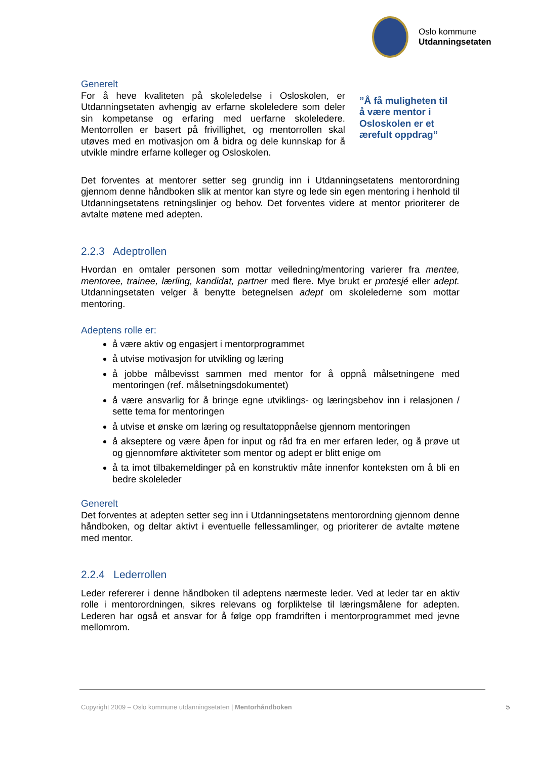Oslo kommune
Utdanningsetaten
Generelt
For å heve kvaliteten på skoleledelse i Osloskolen, er Utdanningsetaten avhengig av erfarne skoleledere som deler sin kompetanse og erfaring med uerfarne skoleledere. Mentorrollen er basert på frivillighet, og mentorrollen skal utøves med en motivasjon om å bidra og dele kunnskap for å utvikle mindre erfarne kolleger og Osloskolen.
”Å få muligheten til å være mentor i Osloskolen er et ærefult oppdrag”
Det forventes at mentorer setter seg grundig inn i Utdanningsetatens mentorordning gjennom denne håndboken slik at mentor kan styre og lede sin egen mentoring i henhold til Utdanningsetatens retningslinjer og behov. Det forventes videre at mentor prioriterer de avtalte møtene med adepten.
2.2.3 Adeptrollen
Hvordan en omtaler personen som mottar veiledning/mentoring varierer fra mentee, mentoree, trainee, lærling, kandidat, partner med flere. Mye brukt er protesjé eller adept. Utdanningsetaten velger å benytte betegnelsen adept om skolelederne som mottar mentoring.
Adeptens rolle er:
å være aktiv og engasjert i mentorprogrammet
å utvise motivasjon for utvikling og læring
å jobbe målbevisst sammen med mentor for å oppnå målsetningene med mentoringen (ref. målsetningsdokumentet)
å være ansvarlig for å bringe egne utviklings- og læringsbehov inn i relasjonen / sette tema for mentoringen
å utvise et ønske om læring og resultatoppnåelse gjennom mentoringen
å akseptere og være åpen for input og råd fra en mer erfaren leder, og å prøve ut og gjennomføre aktiviteter som mentor og adept er blitt enige om
å ta imot tilbakemeldinger på en konstruktiv måte innenfor konteksten om å bli en bedre skoleleder
Generelt
Det forventes at adepten setter seg inn i Utdanningsetatens mentorordning gjennom denne håndboken, og deltar aktivt i eventuelle fellessamlinger, og prioriterer de avtalte møtene med mentor.
2.2.4 Lederrollen
Leder refererer i denne håndboken til adeptens nærmeste leder. Ved at leder tar en aktiv rolle i mentorordningen, sikres relevans og forpliktelse til læringsmålene for adepten. Lederen har også et ansvar for å følge opp framdriften i mentorprogrammet med jevne mellomrom.
Copyright 2009 – Oslo kommune utdanningsetaten | Mentorhåndboken
5